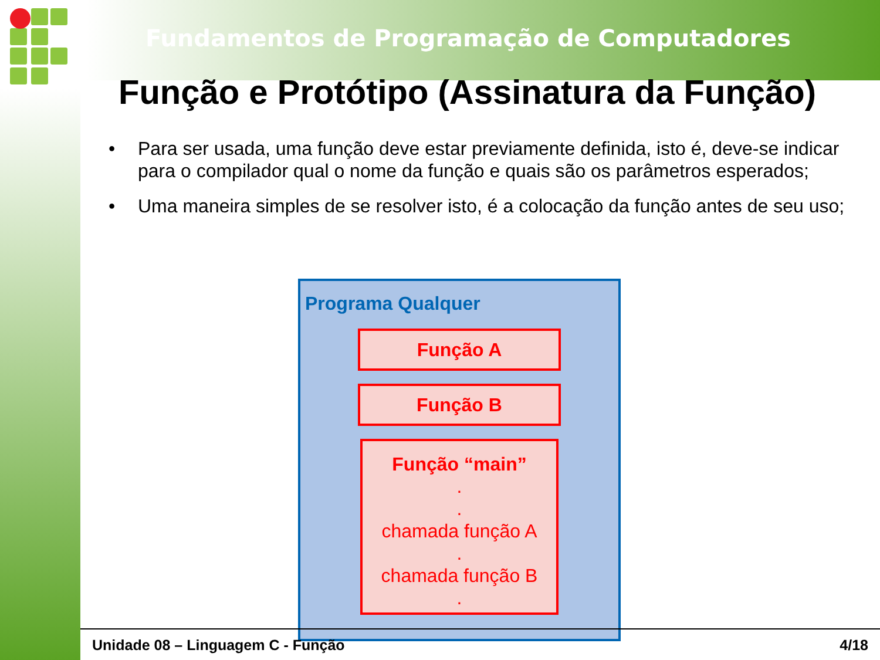Fundamentos de Programação de Computadores
Função e Protótipo (Assinatura da Função)
• Para ser usada, uma função deve estar previamente definida, isto é, deve-se indicar para o compilador qual o nome da função e quais são os parâmetros esperados;
• Uma maneira simples de se resolver isto, é a colocação da função antes de seu uso;
Programa Qualquer
Função A
Função B
Função “main”
.
.
chamada função A
.
chamada função B
.
Unidade 08 – Linguagem C - Função 4/18